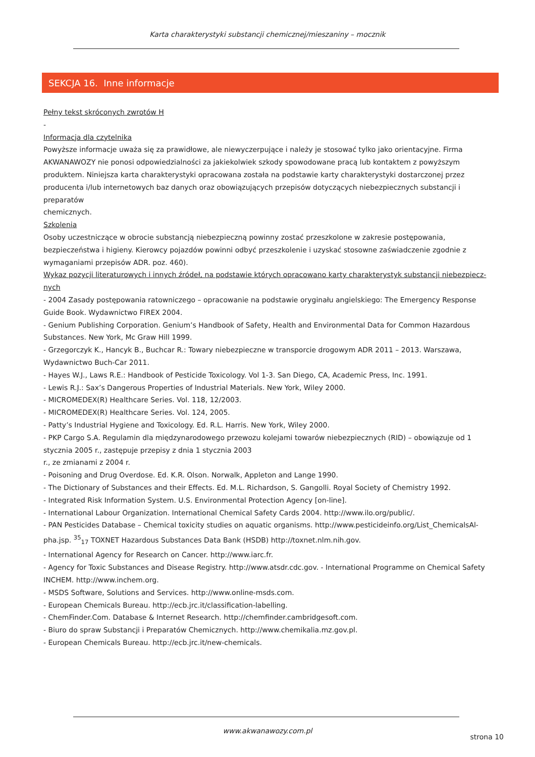Karta charakterystyki substancji chemicznej/mieszaniny – mocznik
SEKCJA 16. Inne informacje
Pełny tekst skróconych zwrotów H
-
Informacja dla czytelnika
Powyższe informacje uważa się za prawidłowe, ale niewyczerpujące i należy je stosować tylko jako orientacyjne. Firma AKWANAWOZY nie ponosi odpowiedzialności za jakiekolwiek szkody spowodowane pracą lub kontaktem z powyższym produktem. Niniejsza karta charakterystyki opracowana została na podstawie karty charakterystyki dostarczonej przez producenta i/lub internetowych baz danych oraz obowiązujących przepisów dotyczących niebezpiecznych substancji i preparatów
chemicznych.
Szkolenia
Osoby uczestniczące w obrocie substancją niebezpieczną powinny zostać przeszkolone w zakresie postępowania, bezpieczeństwa i higieny. Kierowcy pojazdów powinni odbyć przeszkolenie i uzyskać stosowne zaświadczenie zgodnie z wymaganiami przepisów ADR. poz. 460).
Wykaz pozycji literaturowych i innych źródeł, na podstawie których opracowano karty charakterystyk substancji niebezpiecz-nych
- 2004 Zasady postępowania ratowniczego – opracowanie na podstawie oryginału angielskiego: The Emergency Response Guide Book. Wydawnictwo FIREX 2004.
- Genium Publishing Corporation. Genium’s Handbook of Safety, Health and Environmental Data for Common Hazardous Substances. New York, Mc Graw Hill 1999.
- Grzegorczyk K., Hancyk B., Buchcar R.: Towary niebezpieczne w transporcie drogowym ADR 2011 – 2013. Warszawa, Wydawnictwo Buch-Car 2011.
- Hayes W.J., Laws R.E.: Handbook of Pesticide Toxicology. Vol 1-3. San Diego, CA, Academic Press, Inc. 1991.
- Lewis R.J.: Sax’s Dangerous Properties of Industrial Materials. New York, Wiley 2000.
- MICROMEDEX(R) Healthcare Series. Vol. 118, 12/2003.
- MICROMEDEX(R) Healthcare Series. Vol. 124, 2005.
- Patty’s Industrial Hygiene and Toxicology. Ed. R.L. Harris. New York, Wiley 2000.
- PKP Cargo S.A. Regulamin dla międzynarodowego przewozu kolejami towarów niebezpiecznych (RID) – obowiązuje od 1 stycznia 2005 r., zastępuje przepisy z dnia 1 stycznia 2003
r., ze zmianami z 2004 r.
- Poisoning and Drug Overdose. Ed. K.R. Olson. Norwalk, Appleton and Lange 1990.
- The Dictionary of Substances and their Effects. Ed. M.L. Richardson, S. Gangolli. Royal Society of Chemistry 1992.
- Integrated Risk Information System. U.S. Environmental Protection Agency [on-line].
- International Labour Organization. International Chemical Safety Cards 2004. http://www.ilo.org/public/.
- PAN Pesticides Database – Chemical toxicity studies on aquatic organisms. http://www.pesticideinfo.org/List_ChemicalsAl-pha.jsp. <sup>35</sup><sub>17</sub> TOXNET Hazardous Substances Data Bank (HSDB) http://toxnet.nlm.nih.gov.
- International Agency for Research on Cancer. http://www.iarc.fr.
- Agency for Toxic Substances and Disease Registry. http://www.atsdr.cdc.gov. - International Programme on Chemical Safety INCHEM. http://www.inchem.org.
- MSDS Software, Solutions and Services. http://www.online-msds.com.
- European Chemicals Bureau. http://ecb.jrc.it/classification-labelling.
- ChemFinder.Com. Database & Internet Research. http://chemfinder.cambridgesoft.com.
- Biuro do spraw Substancji i Preparatów Chemicznych. http://www.chemikalia.mz.gov.pl.
- European Chemicals Bureau. http://ecb.jrc.it/new-chemicals.
www.akwanawozy.com.pl
strona 10